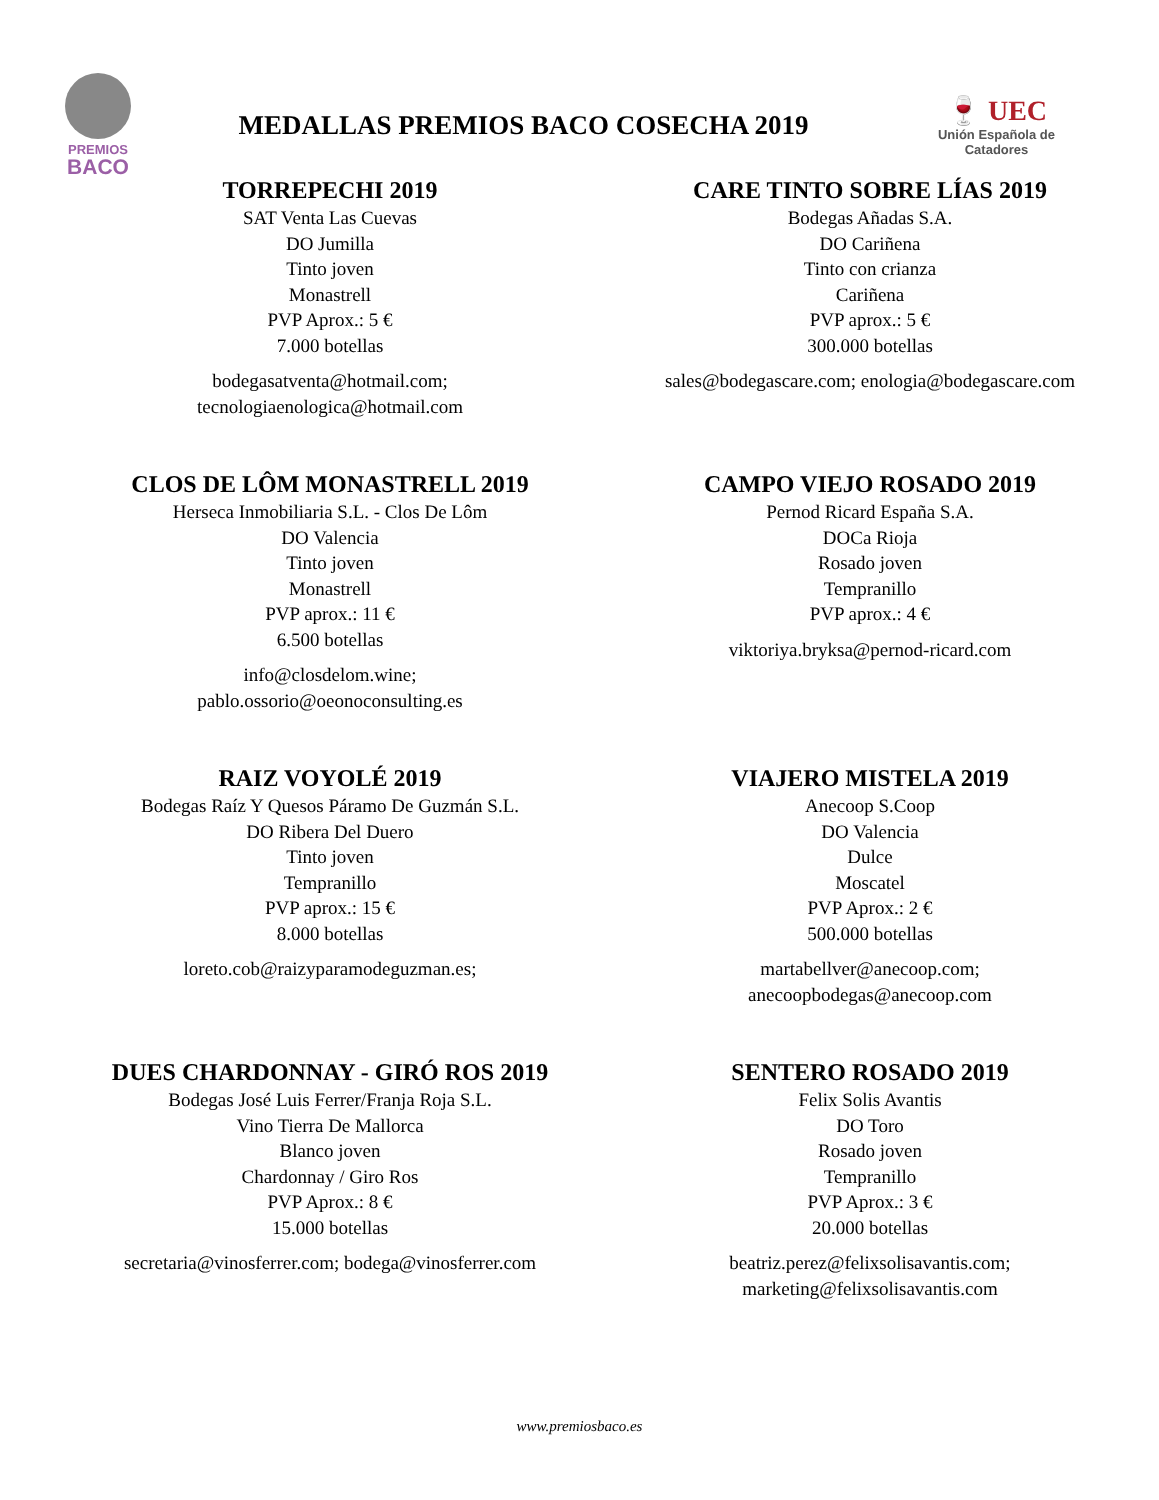PREMIOS
BACO
MEDALLAS PREMIOS BACO COSECHA 2019
🍷 UEC
Unión Española de Catadores
TORREPECHI 2019
SAT Venta Las Cuevas
DO Jumilla
Tinto joven
Monastrell
PVP Aprox.: 5 €
7.000 botellas
bodegasatventa@hotmail.com;
tecnologiaenologica@hotmail.com
CARE TINTO SOBRE LÍAS 2019
Bodegas Añadas S.A.
DO Cariñena
Tinto con crianza
Cariñena
PVP aprox.: 5 €
300.000 botellas
sales@bodegascare.com; enologia@bodegascare.com
CLOS DE LÔM MONASTRELL 2019
Herseca Inmobiliaria S.L. - Clos De Lôm
DO Valencia
Tinto joven
Monastrell
PVP aprox.: 11 €
6.500 botellas
info@closdelom.wine;
pablo.ossorio@oeonoconsulting.es
CAMPO VIEJO ROSADO 2019
Pernod Ricard España S.A.
DOCa Rioja
Rosado joven
Tempranillo
PVP aprox.: 4 €
viktoriya.bryksa@pernod-ricard.com
RAIZ VOYOLÉ 2019
Bodegas Raíz Y Quesos Páramo De Guzmán S.L.
DO Ribera Del Duero
Tinto joven
Tempranillo
PVP aprox.: 15 €
8.000 botellas
loreto.cob@raizyparamodeguzman.es;
VIAJERO MISTELA 2019
Anecoop S.Coop
DO Valencia
Dulce
Moscatel
PVP Aprox.: 2 €
500.000 botellas
martabellver@anecoop.com;
anecoopbodegas@anecoop.com
DUES CHARDONNAY - GIRÓ ROS 2019
Bodegas José Luis Ferrer/Franja Roja S.L.
Vino Tierra De Mallorca
Blanco joven
Chardonnay / Giro Ros
PVP Aprox.: 8 €
15.000 botellas
secretaria@vinosferrer.com; bodega@vinosferrer.com
SENTERO ROSADO 2019
Felix Solis Avantis
DO Toro
Rosado joven
Tempranillo
PVP Aprox.: 3 €
20.000 botellas
beatriz.perez@felixsolisavantis.com;
marketing@felixsolisavantis.com
www.premiosbaco.es